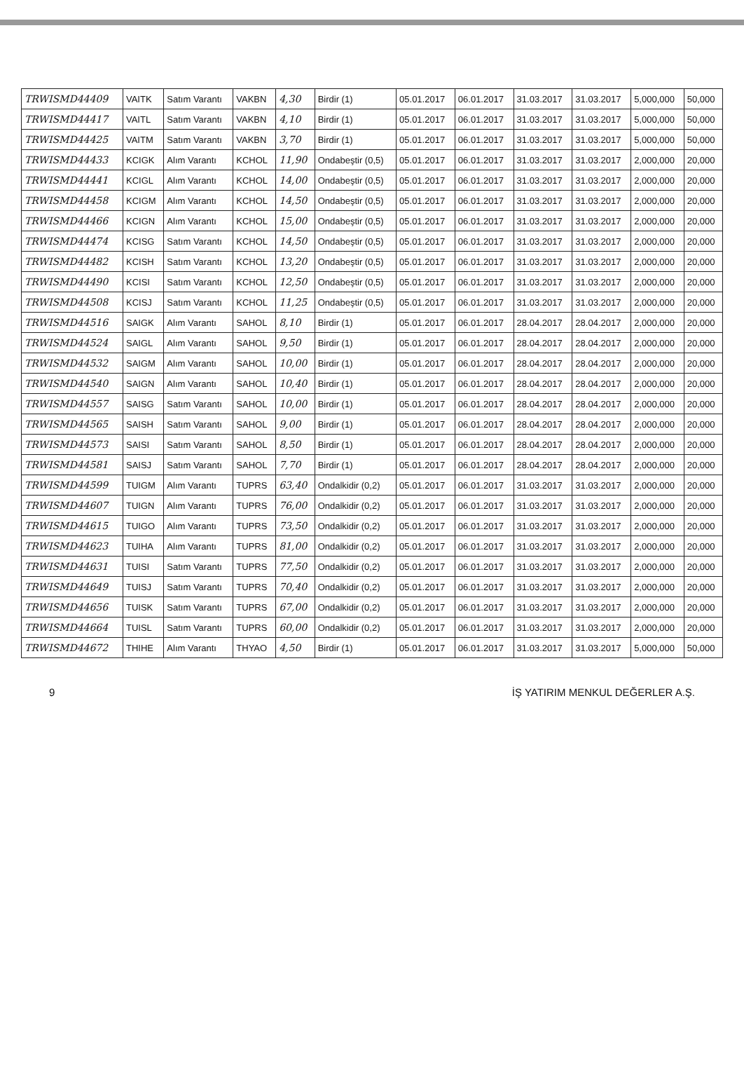| TRWISMD44409 | VAITK | Satım Varantı | VAKBN | 4,30 | Birdir (1) | 05.01.2017 | 06.01.2017 | 31.03.2017 | 31.03.2017 | 5,000,000 | 50,000 |
| TRWISMD44417 | VAITL | Satım Varantı | VAKBN | 4,10 | Birdir (1) | 05.01.2017 | 06.01.2017 | 31.03.2017 | 31.03.2017 | 5,000,000 | 50,000 |
| TRWISMD44425 | VAITM | Satım Varantı | VAKBN | 3,70 | Birdir (1) | 05.01.2017 | 06.01.2017 | 31.03.2017 | 31.03.2017 | 5,000,000 | 50,000 |
| TRWISMD44433 | KCIGK | Alım Varantı | KCHOL | 11,90 | Ondabeştir (0,5) | 05.01.2017 | 06.01.2017 | 31.03.2017 | 31.03.2017 | 2,000,000 | 20,000 |
| TRWISMD44441 | KCIGL | Alım Varantı | KCHOL | 14,00 | Ondabeştir (0,5) | 05.01.2017 | 06.01.2017 | 31.03.2017 | 31.03.2017 | 2,000,000 | 20,000 |
| TRWISMD44458 | KCIGM | Alım Varantı | KCHOL | 14,50 | Ondabeştir (0,5) | 05.01.2017 | 06.01.2017 | 31.03.2017 | 31.03.2017 | 2,000,000 | 20,000 |
| TRWISMD44466 | KCIGN | Alım Varantı | KCHOL | 15,00 | Ondabeştir (0,5) | 05.01.2017 | 06.01.2017 | 31.03.2017 | 31.03.2017 | 2,000,000 | 20,000 |
| TRWISMD44474 | KCISG | Satım Varantı | KCHOL | 14,50 | Ondabeştir (0,5) | 05.01.2017 | 06.01.2017 | 31.03.2017 | 31.03.2017 | 2,000,000 | 20,000 |
| TRWISMD44482 | KCISH | Satım Varantı | KCHOL | 13,20 | Ondabeştir (0,5) | 05.01.2017 | 06.01.2017 | 31.03.2017 | 31.03.2017 | 2,000,000 | 20,000 |
| TRWISMD44490 | KCISI | Satım Varantı | KCHOL | 12,50 | Ondabeştir (0,5) | 05.01.2017 | 06.01.2017 | 31.03.2017 | 31.03.2017 | 2,000,000 | 20,000 |
| TRWISMD44508 | KCISJ | Satım Varantı | KCHOL | 11,25 | Ondabeştir (0,5) | 05.01.2017 | 06.01.2017 | 31.03.2017 | 31.03.2017 | 2,000,000 | 20,000 |
| TRWISMD44516 | SAIGK | Alım Varantı | SAHOL | 8,10 | Birdir (1) | 05.01.2017 | 06.01.2017 | 28.04.2017 | 28.04.2017 | 2,000,000 | 20,000 |
| TRWISMD44524 | SAIGL | Alım Varantı | SAHOL | 9,50 | Birdir (1) | 05.01.2017 | 06.01.2017 | 28.04.2017 | 28.04.2017 | 2,000,000 | 20,000 |
| TRWISMD44532 | SAIGM | Alım Varantı | SAHOL | 10,00 | Birdir (1) | 05.01.2017 | 06.01.2017 | 28.04.2017 | 28.04.2017 | 2,000,000 | 20,000 |
| TRWISMD44540 | SAIGN | Alım Varantı | SAHOL | 10,40 | Birdir (1) | 05.01.2017 | 06.01.2017 | 28.04.2017 | 28.04.2017 | 2,000,000 | 20,000 |
| TRWISMD44557 | SAISG | Satım Varantı | SAHOL | 10,00 | Birdir (1) | 05.01.2017 | 06.01.2017 | 28.04.2017 | 28.04.2017 | 2,000,000 | 20,000 |
| TRWISMD44565 | SAISH | Satım Varantı | SAHOL | 9,00 | Birdir (1) | 05.01.2017 | 06.01.2017 | 28.04.2017 | 28.04.2017 | 2,000,000 | 20,000 |
| TRWISMD44573 | SAISI | Satım Varantı | SAHOL | 8,50 | Birdir (1) | 05.01.2017 | 06.01.2017 | 28.04.2017 | 28.04.2017 | 2,000,000 | 20,000 |
| TRWISMD44581 | SAISJ | Satım Varantı | SAHOL | 7,70 | Birdir (1) | 05.01.2017 | 06.01.2017 | 28.04.2017 | 28.04.2017 | 2,000,000 | 20,000 |
| TRWISMD44599 | TUIGM | Alım Varantı | TUPRS | 63,40 | Ondalkidir (0,2) | 05.01.2017 | 06.01.2017 | 31.03.2017 | 31.03.2017 | 2,000,000 | 20,000 |
| TRWISMD44607 | TUIGN | Alım Varantı | TUPRS | 76,00 | Ondalkidir (0,2) | 05.01.2017 | 06.01.2017 | 31.03.2017 | 31.03.2017 | 2,000,000 | 20,000 |
| TRWISMD44615 | TUIGO | Alım Varantı | TUPRS | 73,50 | Ondalkidir (0,2) | 05.01.2017 | 06.01.2017 | 31.03.2017 | 31.03.2017 | 2,000,000 | 20,000 |
| TRWISMD44623 | TUIHA | Alım Varantı | TUPRS | 81,00 | Ondalkidir (0,2) | 05.01.2017 | 06.01.2017 | 31.03.2017 | 31.03.2017 | 2,000,000 | 20,000 |
| TRWISMD44631 | TUISI | Satım Varantı | TUPRS | 77,50 | Ondalkidir (0,2) | 05.01.2017 | 06.01.2017 | 31.03.2017 | 31.03.2017 | 2,000,000 | 20,000 |
| TRWISMD44649 | TUISJ | Satım Varantı | TUPRS | 70,40 | Ondalkidir (0,2) | 05.01.2017 | 06.01.2017 | 31.03.2017 | 31.03.2017 | 2,000,000 | 20,000 |
| TRWISMD44656 | TUISK | Satım Varantı | TUPRS | 67,00 | Ondalkidir (0,2) | 05.01.2017 | 06.01.2017 | 31.03.2017 | 31.03.2017 | 2,000,000 | 20,000 |
| TRWISMD44664 | TUISL | Satım Varantı | TUPRS | 60,00 | Ondalkidir (0,2) | 05.01.2017 | 06.01.2017 | 31.03.2017 | 31.03.2017 | 2,000,000 | 20,000 |
| TRWISMD44672 | THIHE | Alım Varantı | THYAO | 4,50 | Birdir (1) | 05.01.2017 | 06.01.2017 | 31.03.2017 | 31.03.2017 | 5,000,000 | 50,000 |
9 İŞ YATIRIM MENKUL DEĞERLER A.Ş.